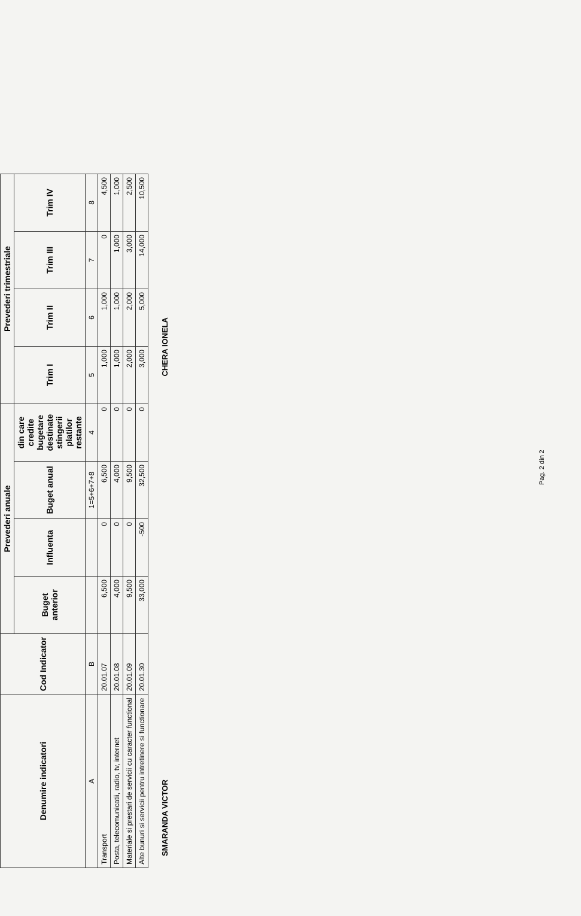| Denumire indicatori | Cod Indicator | Prevederi anuale | | | | Prevederi trimestriale | | | |
| --- | --- | --- | --- | --- | --- | --- | --- | --- | --- |
| | | Buget anterior | Influenta | Buget anual | din care credite bugetare destinate stingerii platilor restante | Trim I | Trim II | Trim III | Trim IV |
| A | B | | | 1=5+6+7+8 | 4 | 5 | 6 | 7 | 8 |
| Transport | 20.01.07 | 6,500 | 0 | 6,500 | 0 | 1,000 | 1,000 | 0 | 4,500 |
| Posta, telecomunicatii, radio, tv, internet | 20.01.08 | 4,000 | 0 | 4,000 | 0 | 1,000 | 1,000 | 1,000 | 1,000 |
| Materiale si prestari de servicii cu caracter functional | 20.01.09 | 9,500 | 0 | 9,500 | 0 | 2,000 | 2,000 | 3,000 | 2,500 |
| Alte bunuri si servicii pentru intretinere si functionare | 20.01.30 | 33,000 | -500 | 32,500 | 0 | 3,000 | 5,000 | 14,000 | 10,500 |
SMARANDA VICTOR CHERA IONELA
Pag. 2 din 2